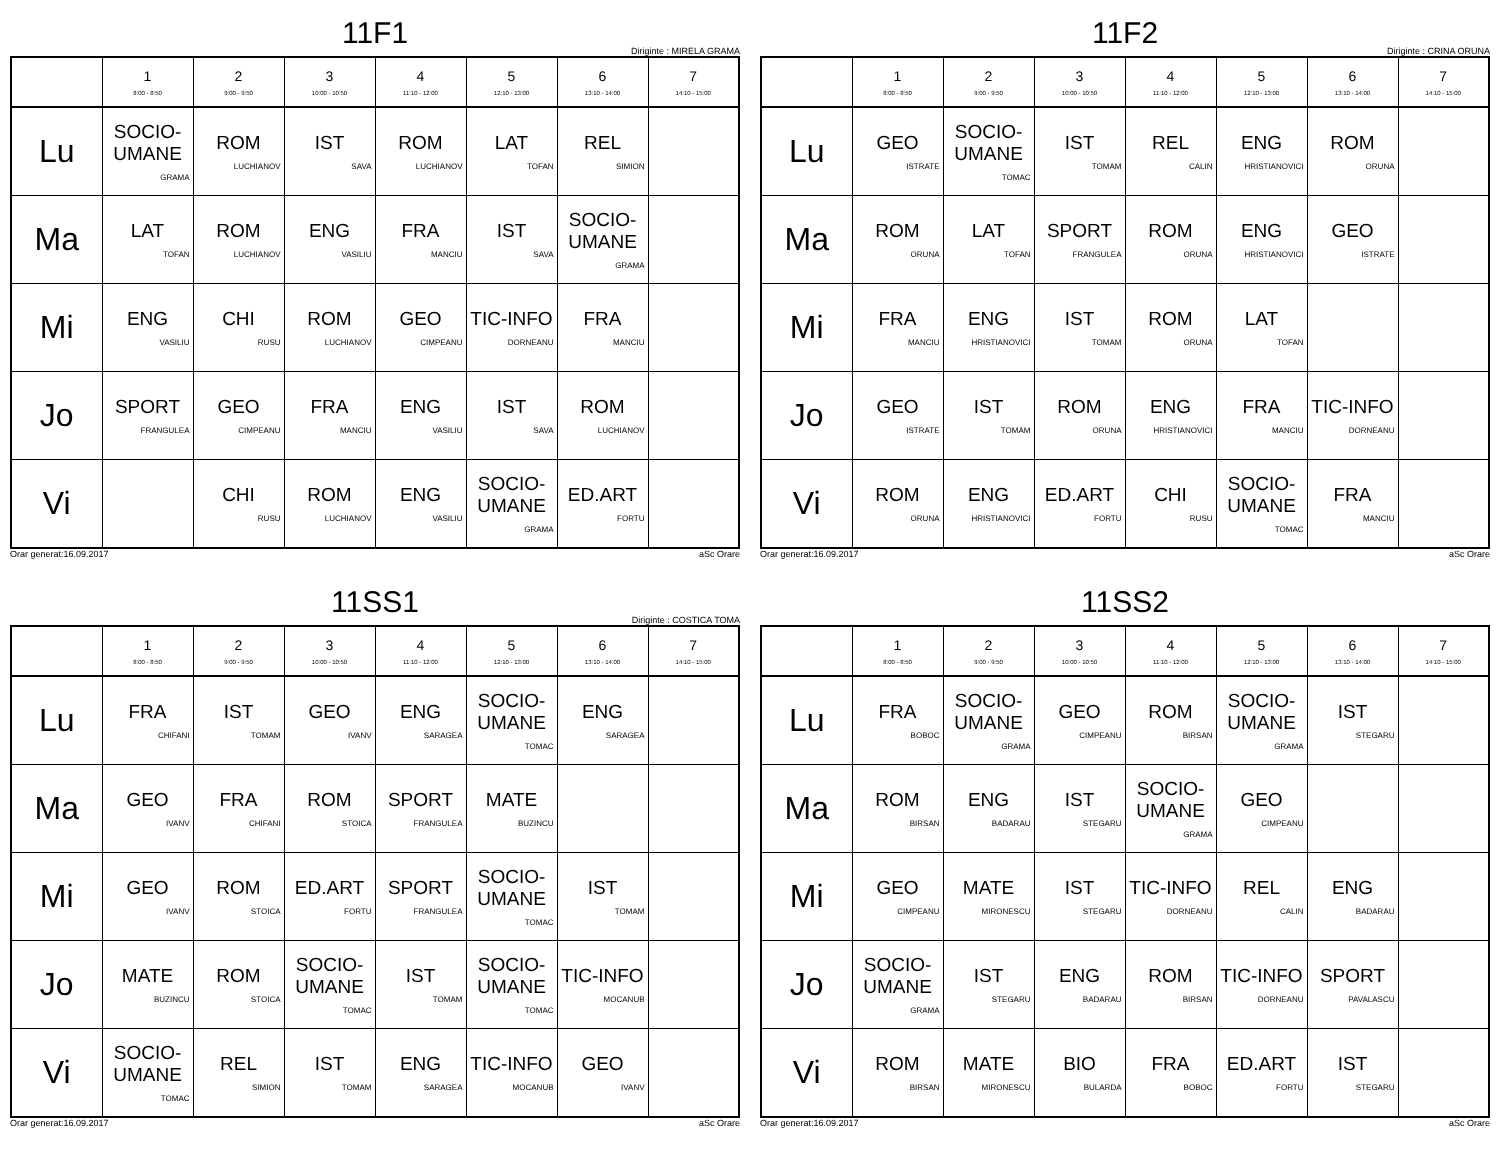11F1
Diriginte : MIRELA GRAMA
| | 1 8:00 - 8:50 | 2 9:00 - 9:50 | 3 10:00 - 10:50 | 4 11:10 - 12:00 | 5 12:10 - 13:00 | 6 13:10 - 14:00 | 7 14:10 - 15:00 |
| --- | --- | --- | --- | --- | --- | --- | --- |
| Lu | SOCIO-UMANE GRAMA | ROM LUCHIANOV | IST SAVA | ROM LUCHIANOV | LAT TOFAN | REL SIMION | |
| Ma | LAT TOFAN | ROM LUCHIANOV | ENG VASILIU | FRA MANCIU | IST SAVA | SOCIO-UMANE GRAMA | |
| Mi | ENG VASILIU | CHI RUSU | ROM LUCHIANOV | GEO CIMPEANU | TIC-INFO DORNEANU | FRA MANCIU | |
| Jo | SPORT FRANGULEA | GEO CIMPEANU | FRA MANCIU | ENG VASILIU | IST SAVA | ROM LUCHIANOV | |
| Vi | | CHI RUSU | ROM LUCHIANOV | ENG VASILIU | SOCIO-UMANE GRAMA | ED.ART FORTU | |
Orar generat:16.09.2017 aSc Orare
11F2
Diriginte : CRINA ORUNA
| | 1 8:00 - 8:50 | 2 9:00 - 9:50 | 3 10:00 - 10:50 | 4 11:10 - 12:00 | 5 12:10 - 13:00 | 6 13:10 - 14:00 | 7 14:10 - 15:00 |
| --- | --- | --- | --- | --- | --- | --- | --- |
| Lu | GEO ISTRATE | SOCIO-UMANE TOMAC | IST TOMAM | REL CALIN | ENG HRISTIANOVICI | ROM ORUNA | |
| Ma | ROM ORUNA | LAT TOFAN | SPORT FRANGULEA | ROM ORUNA | ENG HRISTIANOVICI | GEO ISTRATE | |
| Mi | FRA MANCIU | ENG HRISTIANOVICI | IST TOMAM | ROM ORUNA | LAT TOFAN | | |
| Jo | GEO ISTRATE | IST TOMAM | ROM ORUNA | ENG HRISTIANOVICI | FRA MANCIU | TIC-INFO DORNEANU | |
| Vi | ROM ORUNA | ENG HRISTIANOVICI | ED.ART FORTU | CHI RUSU | SOCIO-UMANE TOMAC | FRA MANCIU | |
Orar generat:16.09.2017 aSc Orare
11SS1
Diriginte : COSTICA TOMA
| | 1 8:00 - 8:50 | 2 9:00 - 9:50 | 3 10:00 - 10:50 | 4 11:10 - 12:00 | 5 12:10 - 13:00 | 6 13:10 - 14:00 | 7 14:10 - 15:00 |
| --- | --- | --- | --- | --- | --- | --- | --- |
| Lu | FRA CHIFANI | IST TOMAM | GEO IVANV | ENG SARAGEA | SOCIO-UMANE TOMAC | ENG SARAGEA | |
| Ma | GEO IVANV | FRA CHIFANI | ROM STOICA | SPORT FRANGULEA | MATE BUZINCU | | |
| Mi | GEO IVANV | ROM STOICA | ED.ART FORTU | SPORT FRANGULEA | SOCIO-UMANE TOMAC | IST TOMAM | |
| Jo | MATE BUZINCU | ROM STOICA | SOCIO-UMANE TOMAC | IST TOMAM | SOCIO-UMANE TOMAC | TIC-INFO MOCANUB | |
| Vi | SOCIO-UMANE TOMAC | REL SIMION | IST TOMAM | ENG SARAGEA | TIC-INFO MOCANUB | GEO IVANV | |
Orar generat:16.09.2017 aSc Orare
11SS2
| | 1 8:00 - 8:50 | 2 9:00 - 9:50 | 3 10:00 - 10:50 | 4 11:10 - 12:00 | 5 12:10 - 13:00 | 6 13:10 - 14:00 | 7 14:10 - 15:00 |
| --- | --- | --- | --- | --- | --- | --- | --- |
| Lu | FRA BOBOC | SOCIO-UMANE GRAMA | GEO CIMPEANU | ROM BIRSAN | SOCIO-UMANE GRAMA | IST STEGARU | |
| Ma | ROM BIRSAN | ENG BADARAU | IST STEGARU | SOCIO-UMANE GRAMA | GEO CIMPEANU | | |
| Mi | GEO CIMPEANU | MATE MIRONESCU | IST STEGARU | TIC-INFO DORNEANU | REL CALIN | ENG BADARAU | |
| Jo | SOCIO-UMANE GRAMA | IST STEGARU | ENG BADARAU | ROM BIRSAN | TIC-INFO DORNEANU | SPORT PAVALASCU | |
| Vi | ROM BIRSAN | MATE MIRONESCU | BIO BULARDA | FRA BOBOC | ED.ART FORTU | IST STEGARU | |
Orar generat:16.09.2017 aSc Orare